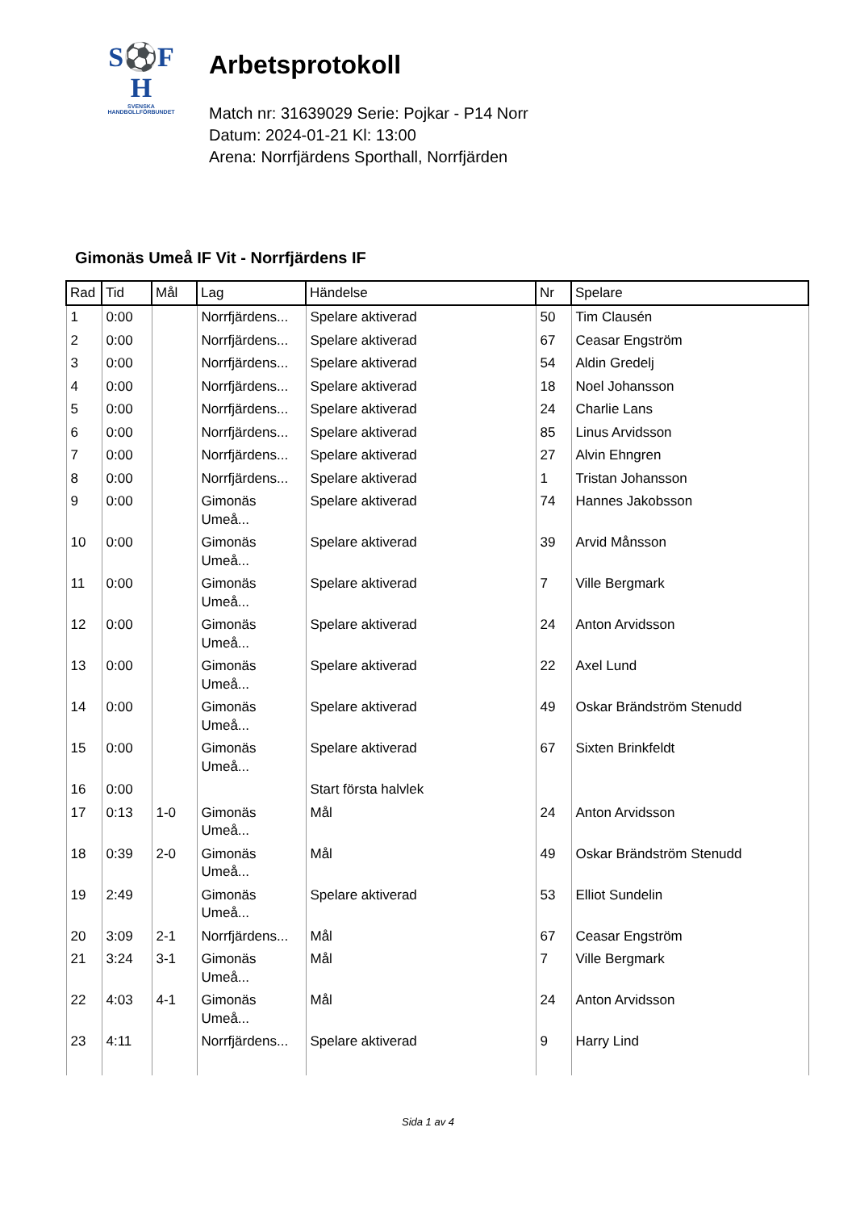S⚽F
H
SVENSKA
HANDBOLLFÖRBUNDET
Arbetsprotokoll
Match nr: 31639029 Serie: Pojkar - P14 Norr
Datum: 2024-01-21 Kl: 13:00
Arena: Norrfjärdens Sporthall, Norrfjärden
Gimonäs Umeå IF Vit - Norrfjärdens IF
| Rad | Tid | Mål | Lag | Händelse | Nr | Spelare |
| --- | --- | --- | --- | --- | --- | --- |
| 1 | 0:00 | | Norrfjärdens... | Spelare aktiverad | 50 | Tim Clausén |
| 2 | 0:00 | | Norrfjärdens... | Spelare aktiverad | 67 | Ceasar Engström |
| 3 | 0:00 | | Norrfjärdens... | Spelare aktiverad | 54 | Aldin Gredelj |
| 4 | 0:00 | | Norrfjärdens... | Spelare aktiverad | 18 | Noel Johansson |
| 5 | 0:00 | | Norrfjärdens... | Spelare aktiverad | 24 | Charlie Lans |
| 6 | 0:00 | | Norrfjärdens... | Spelare aktiverad | 85 | Linus Arvidsson |
| 7 | 0:00 | | Norrfjärdens... | Spelare aktiverad | 27 | Alvin Ehngren |
| 8 | 0:00 | | Norrfjärdens... | Spelare aktiverad | 1 | Tristan Johansson |
| 9 | 0:00 | | Gimonäs Umeå... | Spelare aktiverad | 74 | Hannes Jakobsson |
| 10 | 0:00 | | Gimonäs Umeå... | Spelare aktiverad | 39 | Arvid Månsson |
| 11 | 0:00 | | Gimonäs Umeå... | Spelare aktiverad | 7 | Ville Bergmark |
| 12 | 0:00 | | Gimonäs Umeå... | Spelare aktiverad | 24 | Anton Arvidsson |
| 13 | 0:00 | | Gimonäs Umeå... | Spelare aktiverad | 22 | Axel Lund |
| 14 | 0:00 | | Gimonäs Umeå... | Spelare aktiverad | 49 | Oskar Brändström Stenudd |
| 15 | 0:00 | | Gimonäs Umeå... | Spelare aktiverad | 67 | Sixten Brinkfeldt |
| 16 | 0:00 | | | Start första halvlek | | |
| 17 | 0:13 | 1-0 | Gimonäs Umeå... | Mål | 24 | Anton Arvidsson |
| 18 | 0:39 | 2-0 | Gimonäs Umeå... | Mål | 49 | Oskar Brändström Stenudd |
| 19 | 2:49 | | Gimonäs Umeå... | Spelare aktiverad | 53 | Elliot Sundelin |
| 20 | 3:09 | 2-1 | Norrfjärdens... | Mål | 67 | Ceasar Engström |
| 21 | 3:24 | 3-1 | Gimonäs Umeå... | Mål | 7 | Ville Bergmark |
| 22 | 4:03 | 4-1 | Gimonäs Umeå... | Mål | 24 | Anton Arvidsson |
| 23 | 4:11 | | Norrfjärdens... | Spelare aktiverad | 9 | Harry Lind |
Sida 1 av 4